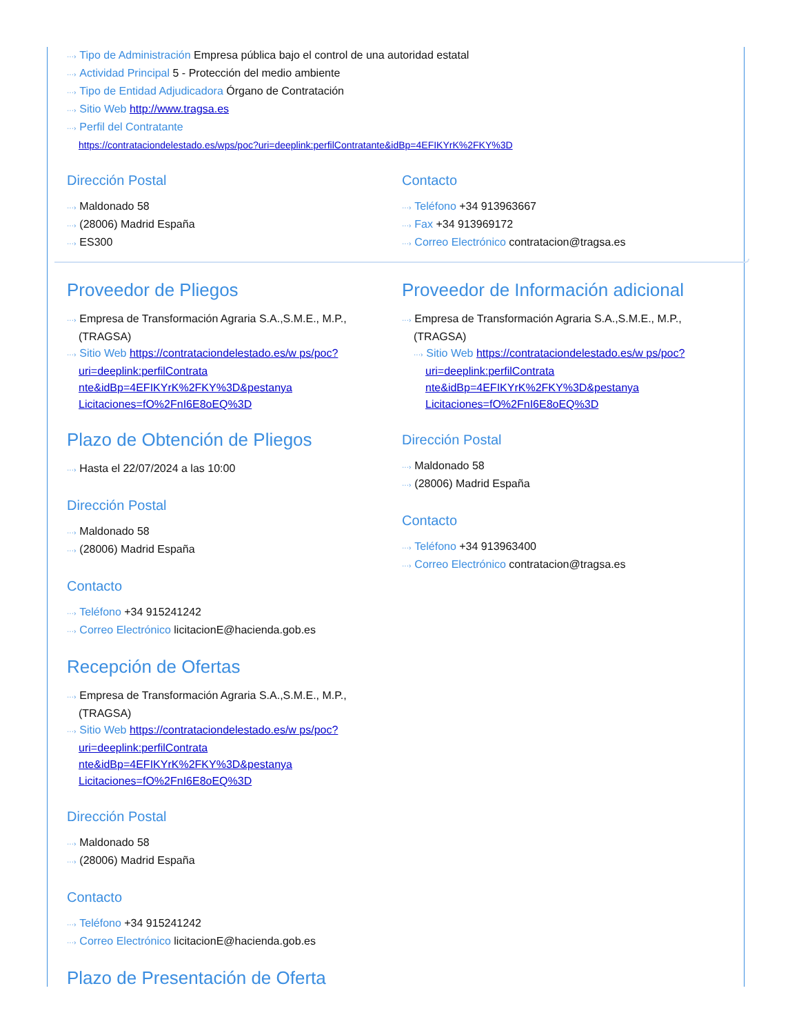···› Tipo de Administración Empresa pública bajo el control de una autoridad estatal
···› Actividad Principal 5 - Protección del medio ambiente
···› Tipo de Entidad Adjudicadora Órgano de Contratación
···› Sitio Web http://www.tragsa.es
···› Perfil del Contratante
https://contrataciondelestado.es/wps/poc?uri=deeplink:perfilContratante&idBp=4EFIKYrK%2FKY%3D
Dirección Postal
···› Maldonado 58
···› (28006) Madrid España
···› ES300
Contacto
···› Teléfono +34 913963667
···› Fax +34 913969172
···› Correo Electrónico contratacion@tragsa.es
Proveedor de Pliegos
···› Empresa de Transformación Agraria S.A.,S.M.E., M.P., (TRAGSA)
···› Sitio Web https://contrataciondelestado.es/w ps/poc?uri=deeplink:perfilContrata nte&idBp=4EFIKYrK%2FKY%3D&pestanya Licitaciones=fO%2FnI6E8oEQ%3D
Plazo de Obtención de Pliegos
···› Hasta el 22/07/2024 a las 10:00
Dirección Postal
···› Maldonado 58
···› (28006) Madrid España
Contacto
···› Teléfono +34 915241242
···› Correo Electrónico licitacionE@hacienda.gob.es
Recepción de Ofertas
···› Empresa de Transformación Agraria S.A.,S.M.E., M.P., (TRAGSA)
···› Sitio Web https://contrataciondelestado.es/w ps/poc?uri=deeplink:perfilContrata nte&idBp=4EFIKYrK%2FKY%3D&pestanya Licitaciones=fO%2FnI6E8oEQ%3D
Dirección Postal
···› Maldonado 58
···› (28006) Madrid España
Contacto
···› Teléfono +34 915241242
···› Correo Electrónico licitacionE@hacienda.gob.es
Plazo de Presentación de Oferta
Proveedor de Información adicional
···› Empresa de Transformación Agraria S.A.,S.M.E., M.P., (TRAGSA)
···› Sitio Web https://contrataciondelestado.es/w ps/poc?uri=deeplink:perfilContrata nte&idBp=4EFIKYrK%2FKY%3D&pestanya Licitaciones=fO%2FnI6E8oEQ%3D
Dirección Postal
···› Maldonado 58
···› (28006) Madrid España
Contacto
···› Teléfono +34 913963400
···› Correo Electrónico contratacion@tragsa.es